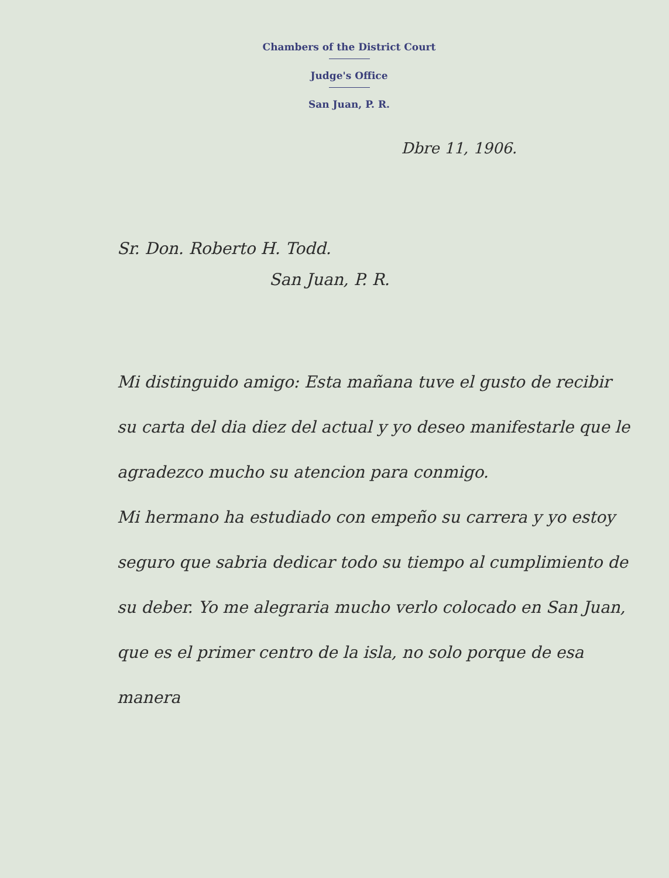Chambers of the District Court
Judge's Office
San Juan, P. R.
Dbre 11, 1906.
Sr. Don. Roberto H. Todd.
San Juan, P. R.
Mi distinguido amigo: Esta mañana tuve el gusto de recibir su carta del dia diez del actual y yo deseo manifestarle que le agradezco mucho su atencion para conmigo.
Mi hermano ha estudiado con empeño su carrera y yo estoy seguro que sabria dedicar todo su tiempo al cumplimiento de su deber. Yo me alegraria mucho verlo colocado en San Juan, que es el primer centro de la isla, no solo porque de esa manera